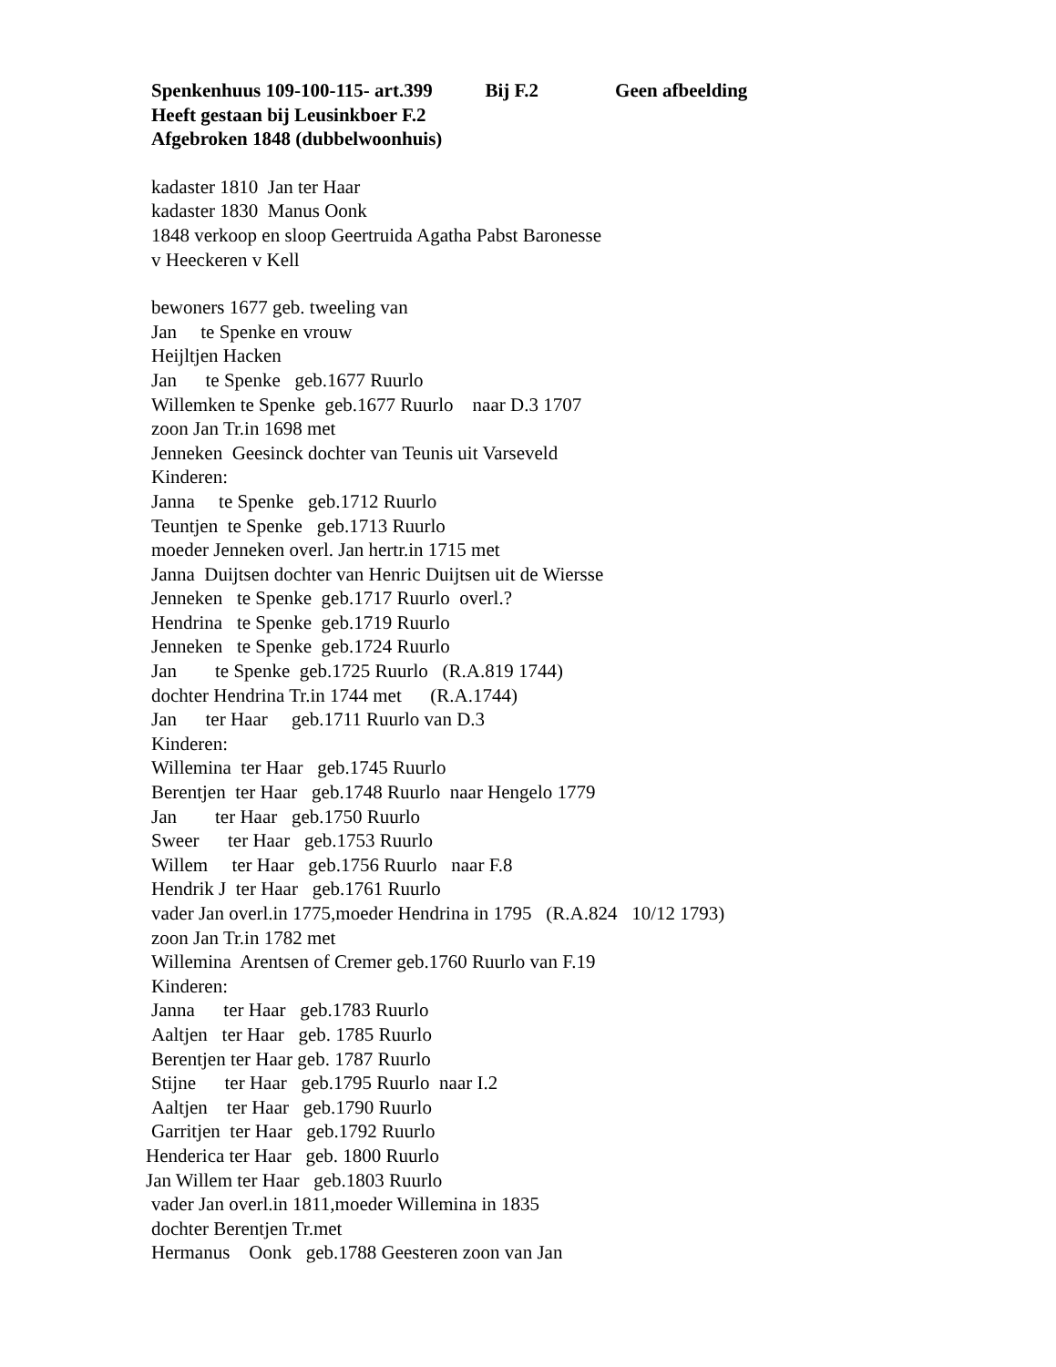Spenkenhuus 109-100-115- art.399 Bij F.2 Geen afbeelding
Heeft gestaan bij Leusinkboer F.2
Afgebroken 1848 (dubbelwoonhuis)
kadaster 1810 Jan ter Haar
kadaster 1830 Manus Oonk
1848 verkoop en sloop Geertruida Agatha Pabst Baronesse
v Heeckeren v Kell
bewoners 1677 geb. tweeling van
Jan te Spenke en vrouw
Heijltjen Hacken
Jan te Spenke geb.1677 Ruurlo
Willemken te Spenke geb.1677 Ruurlo naar D.3 1707
zoon Jan Tr.in 1698 met
Jenneken Geesinck dochter van Teunis uit Varseveld
Kinderen:
Janna te Spenke geb.1712 Ruurlo
Teuntjen te Spenke geb.1713 Ruurlo
moeder Jenneken overl. Jan hertr.in 1715 met
Janna Duijtsen dochter van Henric Duijtsen uit de Wiersse
Jenneken te Spenke geb.1717 Ruurlo overl.?
Hendrina te Spenke geb.1719 Ruurlo
Jenneken te Spenke geb.1724 Ruurlo
Jan te Spenke geb.1725 Ruurlo (R.A.819 1744)
dochter Hendrina Tr.in 1744 met (R.A.1744)
Jan ter Haar geb.1711 Ruurlo van D.3
Kinderen:
Willemina ter Haar geb.1745 Ruurlo
Berentjen ter Haar geb.1748 Ruurlo naar Hengelo 1779
Jan ter Haar geb.1750 Ruurlo
Sweer ter Haar geb.1753 Ruurlo
Willem ter Haar geb.1756 Ruurlo naar F.8
Hendrik J ter Haar geb.1761 Ruurlo
vader Jan overl.in 1775,moeder Hendrina in 1795 (R.A.824 10/12 1793)
zoon Jan Tr.in 1782 met
Willemina Arentsen of Cremer geb.1760 Ruurlo van F.19
Kinderen:
Janna ter Haar geb.1783 Ruurlo
Aaltjen ter Haar geb. 1785 Ruurlo
Berentjen ter Haar geb. 1787 Ruurlo
Stijne ter Haar geb.1795 Ruurlo naar I.2
Aaltjen ter Haar geb.1790 Ruurlo
Garritjen ter Haar geb.1792 Ruurlo
Henderica ter Haar geb. 1800 Ruurlo
Jan Willem ter Haar geb.1803 Ruurlo
vader Jan overl.in 1811,moeder Willemina in 1835
dochter Berentjen Tr.met
Hermanus Oonk geb.1788 Geesteren zoon van Jan